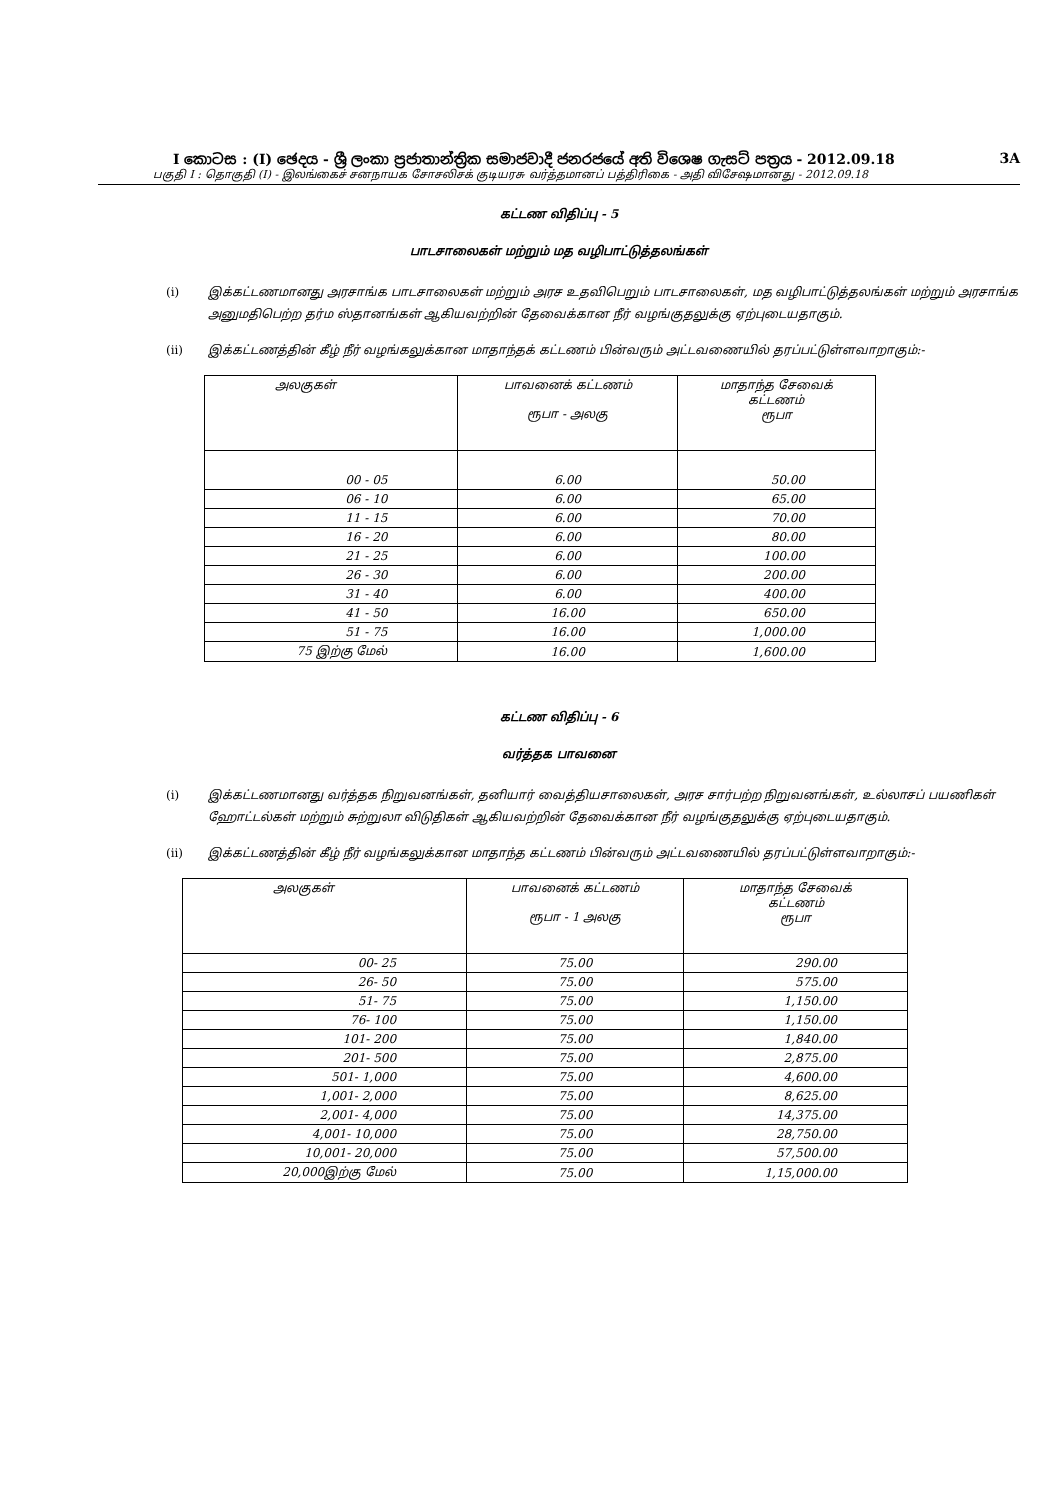I කොටස : (I) ඡෙදය - ශ්‍රී ලංකා ප්‍රජාතාන්ත්‍රික සමාජවාදී ජනරජයේ අති විශෙෂ ගැසට් පත්‍රය - 2012.09.18 3A
பகுதி I : தொகுதி (I) - இலங்கைச் சனநாயக சோசலிசக் குடியரசு வர்த்தமானப் பத்திரிகை - அதி விசேஷமானது - 2012.09.18
கட்டண விதிப்பு - 5
பாடசாலைகள் மற்றும் மத வழிபாட்டுத்தலங்கள்
(i) இக்கட்டணமானது அரசாங்க பாடசாலைகள் மற்றும் அரச உதவிபெறும் பாடசாலைகள், மத வழிபாட்டுத்தலங்கள் மற்றும் அரசாங்க அனுமதிபெற்ற தர்ம ஸ்தானங்கள் ஆகியவற்றின் தேவைக்கான நீர் வழங்குதலுக்கு ஏற்புடையதாகும்.
(ii) இக்கட்டணத்தின் கீழ் நீர் வழங்கலுக்கான மாதாந்தக் கட்டணம் பின்வரும் அட்டவணையில் தரப்பட்டுள்ளவாறாகும்:-
| அலகுகள் | பாவனைக் கட்டணம் ரூபா - அலகு | மாதாந்த சேவைக் கட்டணம் ரூபா |
| 00 - 05 | 6.00 | 50.00 |
| 06 - 10 | 6.00 | 65.00 |
| 11 - 15 | 6.00 | 70.00 |
| 16 - 20 | 6.00 | 80.00 |
| 21 - 25 | 6.00 | 100.00 |
| 26 - 30 | 6.00 | 200.00 |
| 31 - 40 | 6.00 | 400.00 |
| 41 - 50 | 16.00 | 650.00 |
| 51 - 75 | 16.00 | 1,000.00 |
| 75 இற்கு மேல் | 16.00 | 1,600.00 |
கட்டண விதிப்பு - 6
வர்த்தக பாவனை
(i) இக்கட்டணமானது வர்த்தக நிறுவனங்கள், தனியார் வைத்தியசாலைகள், அரச சார்பற்ற நிறுவனங்கள், உல்லாசப் பயணிகள் ஹோட்டல்கள் மற்றும் சுற்றுலா விடுதிகள் ஆகியவற்றின் தேவைக்கான நீர் வழங்குதலுக்கு ஏற்புடையதாகும்.
(ii) இக்கட்டணத்தின் கீழ் நீர் வழங்கலுக்கான மாதாந்த கட்டணம் பின்வரும் அட்டவணையில் தரப்பட்டுள்ளவாறாகும்:-
| அலகுகள் | பாவனைக் கட்டணம் ரூபா - 1 அலகு | மாதாந்த சேவைக் கட்டணம் ரூபா |
| 00- 25 | 75.00 | 290.00 |
| 26- 50 | 75.00 | 575.00 |
| 51- 75 | 75.00 | 1,150.00 |
| 76- 100 | 75.00 | 1,150.00 |
| 101- 200 | 75.00 | 1,840.00 |
| 201- 500 | 75.00 | 2,875.00 |
| 501- 1,000 | 75.00 | 4,600.00 |
| 1,001- 2,000 | 75.00 | 8,625.00 |
| 2,001- 4,000 | 75.00 | 14,375.00 |
| 4,001- 10,000 | 75.00 | 28,750.00 |
| 10,001- 20,000 | 75.00 | 57,500.00 |
| 20,000இற்கு மேல் | 75.00 | 1,15,000.00 |